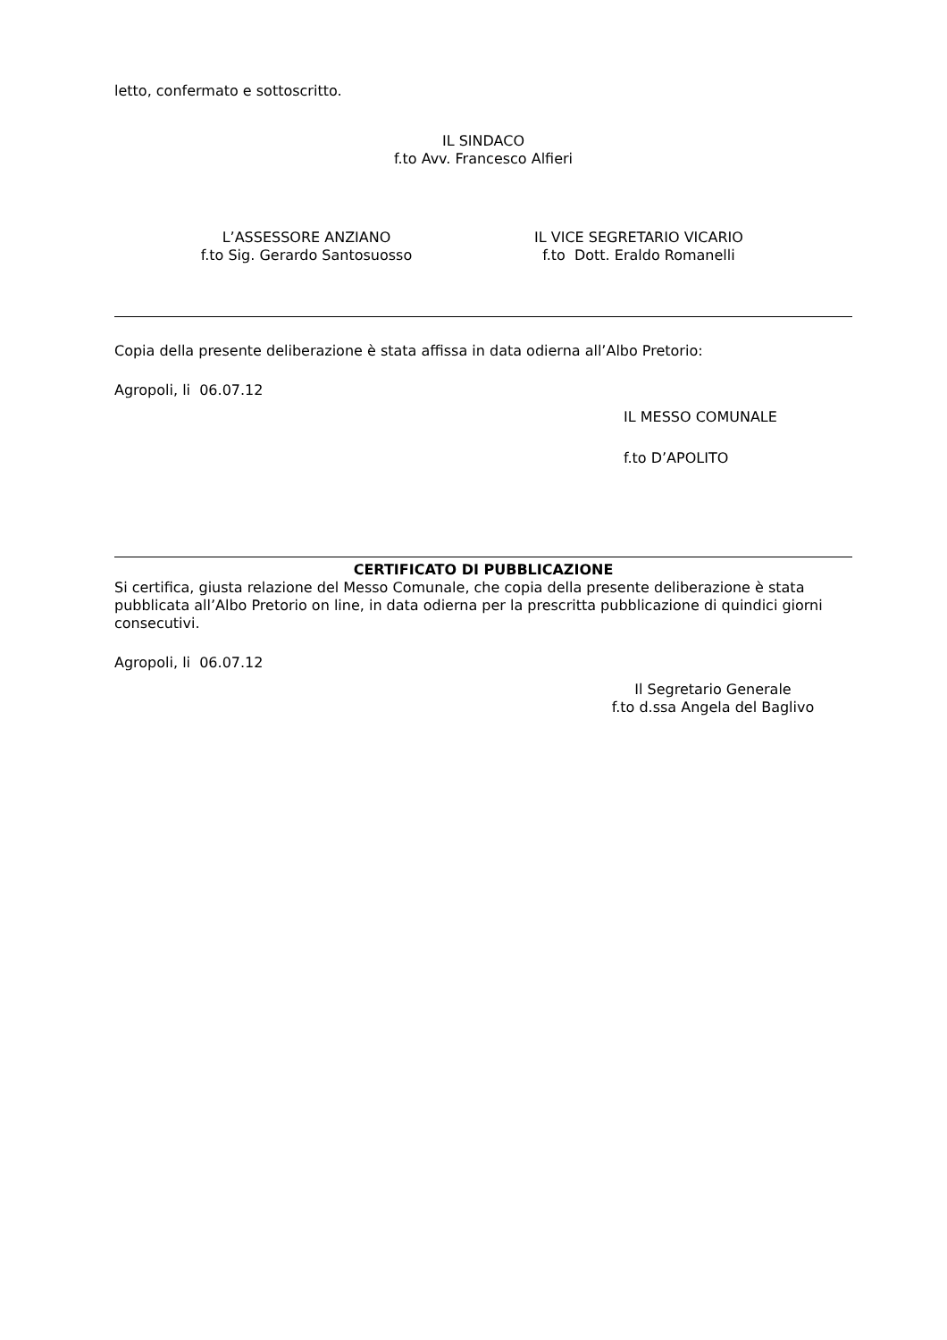letto, confermato e sottoscritto.
IL SINDACO
f.to Avv. Francesco Alfieri
L’ASSESSORE ANZIANO
f.to Sig. Gerardo Santosuosso
IL VICE SEGRETARIO VICARIO
f.to Dott. Eraldo Romanelli
Copia della presente deliberazione è stata affissa in data odierna all’Albo Pretorio:
Agropoli, li 06.07.12
IL MESSO COMUNALE
f.to D’APOLITO
CERTIFICATO DI PUBBLICAZIONE
Si certifica, giusta relazione del Messo Comunale, che copia della presente deliberazione è stata pubblicata all’Albo Pretorio on line, in data odierna per la prescritta pubblicazione di quindici giorni consecutivi.
Agropoli, li 06.07.12
Il Segretario Generale
f.to d.ssa Angela del Baglivo